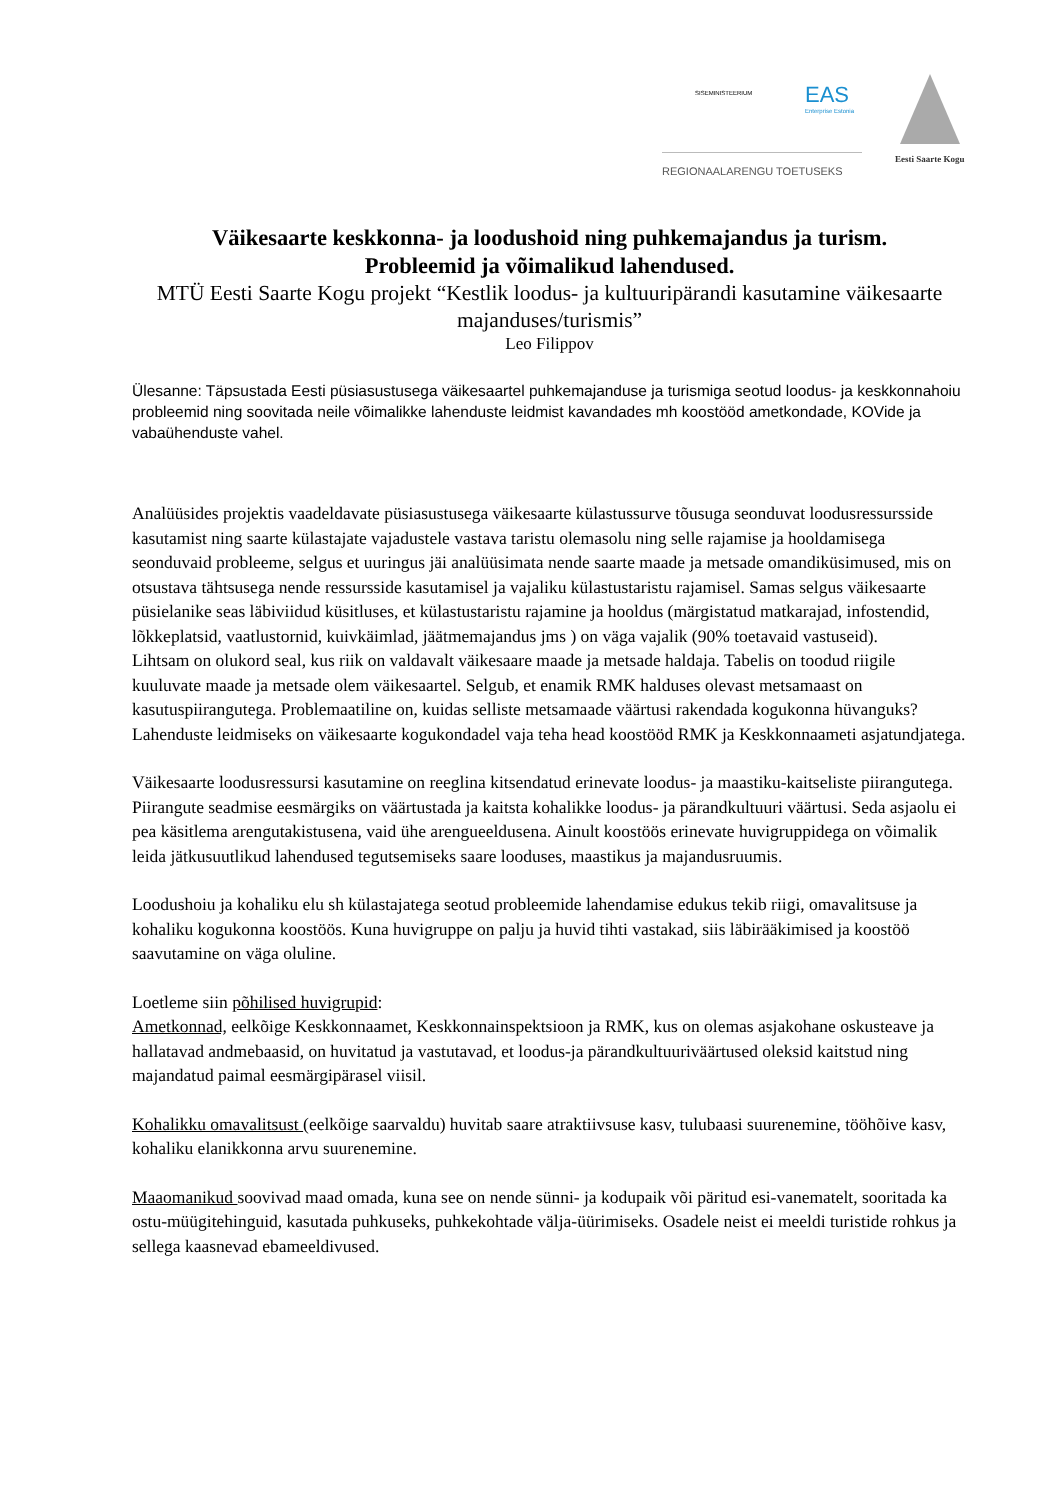SISEMINISTEERIUM EAS
Enterprise Estonia
REGIONAALARENGU TOETUSEKS Eesti Saarte Kogu
Väikesaarte keskkonna- ja loodushoid ning puhkemajandus ja turism.
Probleemid ja võimalikud lahendused.
MTÜ Eesti Saarte Kogu projekt “Kestlik loodus- ja kultuuripärandi kasutamine väikesaarte majanduses/turismis”
Leo Filippov
Ülesanne: Täpsustada Eesti püsiasustusega väikesaartel puhkemajanduse ja turismiga seotud loodus- ja keskkonnahoiu probleemid ning soovitada neile võimalikke lahenduste leidmist kavandades mh koostööd ametkondade, KOVide ja vabaühenduste vahel.
Analüüsides projektis vaadeldavate püsiasustusega väikesaarte külastussurve tõusuga seonduvat loodusressursside kasutamist ning saarte külastajate vajadustele vastava taristu olemasolu ning selle rajamise ja hooldamisega seonduvaid probleeme, selgus et uuringus jäi analüüsimata nende saarte maade ja metsade omandiküsimused, mis on otsustava tähtsusega nende ressursside kasutamisel ja vajaliku külastustaristu rajamisel. Samas selgus väikesaarte püsielanike seas läbiviidud küsitluses, et külastustaristu rajamine ja hooldus (märgistatud matkarajad, infostendid, lõkkeplatsid, vaatlustornid, kuivkäimlad, jäätmemajandus jms ) on väga vajalik (90% toetavaid vastuseid).
Lihtsam on olukord seal, kus riik on valdavalt väikesaare maade ja metsade haldaja. Tabelis on toodud riigile kuuluvate maade ja metsade olem väikesaartel. Selgub, et enamik RMK halduses olevast metsamaast on kasutuspiirangutega. Problemaatiline on, kuidas selliste metsamaade väärtusi rakendada kogukonna hüvanguks? Lahenduste leidmiseks on väikesaarte kogukondadel vaja teha head koostööd RMK ja Keskkonnaameti asjatundjatega.
Väikesaarte loodusressursi kasutamine on reeglina kitsendatud erinevate loodus- ja maastiku-kaitseliste piirangutega. Piirangute seadmise eesmärgiks on väärtustada ja kaitsta kohalikke loodus- ja pärandkultuuri väärtusi. Seda asjaolu ei pea käsitlema arengutakistusena, vaid ühe arengueeldusena. Ainult koostöös erinevate huvigruppidega on võimalik leida jätkusuutlikud lahendused tegutsemiseks saare looduses, maastikus ja majandusruumis.
Loodushoiu ja kohaliku elu sh külastajatega seotud probleemide lahendamise edukus tekib riigi, omavalitsuse ja kohaliku kogukonna koostöös. Kuna huvigruppe on palju ja huvid tihti vastakad, siis läbirääkimised ja koostöö saavutamine on väga oluline.
Loetleme siin põhilised huvigrupid:
Ametkonnad, eelkõige Keskkonnaamet, Keskkonnainspektsioon ja RMK, kus on olemas asjakohane oskusteave ja hallatavad andmebaasid, on huvitatud ja vastutavad, et loodus-ja pärandkultuuriväärtused oleksid kaitstud ning majandatud paimal eesmärgipärasel viisil.
Kohalikku omavalitsust (eelkõige saarvaldu) huvitab saare atraktiivsuse kasv, tulubaasi suurenemine, tööhõive kasv, kohaliku elanikkonna arvu suurenemine.
Maaomanikud soovivad maad omada, kuna see on nende sünni- ja kodupaik või päritud esi-vanematelt, sooritada ka ostu-müügitehinguid, kasutada puhkuseks, puhkekohtade välja-üürimiseks. Osadele neist ei meeldi turistide rohkus ja sellega kaasnevad ebameeldivused.